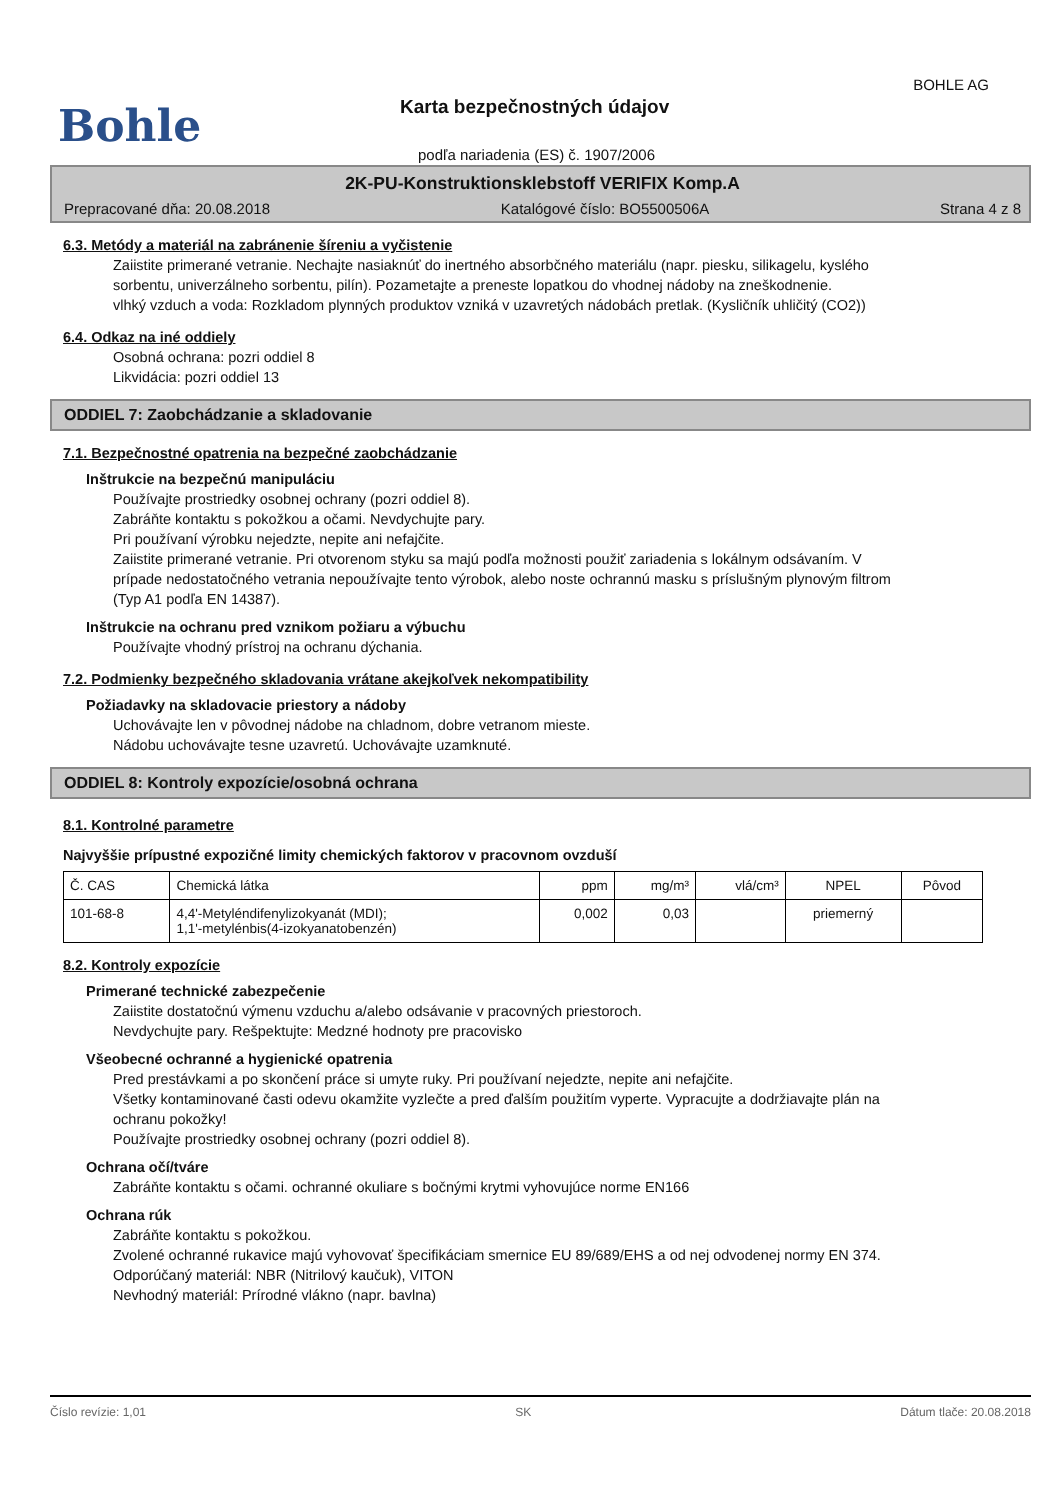BOHLE AG
Bohle Karta bezpečnostných údajov
podľa nariadenia (ES) č. 1907/2006
2K-PU-Konstruktionsklebstoff VERIFIX Komp.A
Prepracované dňa: 20.08.2018 Katalógové číslo: BO5500506A Strana 4 z 8
6.3. Metódy a materiál na zabránenie šíreniu a vyčistenie
Zaiistite primerané vetranie. Nechajte nasiaknúť do inertného absorbčného materiálu (napr. piesku, silikagelu, kyslého sorbentu, univerzálneho sorbentu, pilín). Pozametajte a preneste lopatkou do vhodnej nádoby na zneškodnenie.
vlhký vzduch a voda: Rozkladom plynných produktov vzniká v uzavretých nádobách pretlak. (Kysličník uhličitý (CO2))
6.4. Odkaz na iné oddiely
Osobná ochrana: pozri oddiel 8
Likvidácia: pozri oddiel 13
ODDIEL 7: Zaobchádzanie a skladovanie
7.1. Bezpečnostné opatrenia na bezpečné zaobchádzanie
Inštrukcie na bezpečnú manipuláciu
Používajte prostriedky osobnej ochrany (pozri oddiel 8).
Zabráňte kontaktu s pokožkou a očami. Nevdychujte pary.
Pri používaní výrobku nejedzte, nepite ani nefajčite.
Zaiistite primerané vetranie. Pri otvorenom styku sa majú podľa možnosti použiť zariadenia s lokálnym odsávaním. V prípade nedostatočného vetrania nepoužívajte tento výrobok, alebo noste ochrannú masku s príslušným plynovým filtrom (Typ A1 podľa EN 14387).
Inštrukcie na ochranu pred vznikom požiaru a výbuchu
Používajte vhodný prístroj na ochranu dýchania.
7.2. Podmienky bezpečného skladovania vrátane akejkoľvek nekompatibility
Požiadavky na skladovacie priestory a nádoby
Uchovávajte len v pôvodnej nádobe na chladnom, dobre vetranom mieste.
Nádobu uchovávajte tesne uzavretú. Uchovávajte uzamknuté.
ODDIEL 8: Kontroly expozície/osobná ochrana
8.1. Kontrolné parametre
Najvyššie prípustné expozičné limity chemických faktorov v pracovnom ovzduší
| Č. CAS | Chemická látka | ppm | mg/m³ | vlá/cm³ | NPEL | Pôvod |
| --- | --- | --- | --- | --- | --- | --- |
| 101-68-8 | 4,4'-Metyléndifenylizokyanát (MDI); 1,1'-metylénbis(4-izokyanatobenzén) | 0,002 | 0,03 | | priemerný | |
8.2. Kontroly expozície
Primerané technické zabezpečenie
Zaiistite dostatočnú výmenu vzduchu a/alebo odsávanie v pracovných priestoroch.
Nevdychujte pary. Rešpektujte: Medzné hodnoty pre pracovisko
Všeobecné ochranné a hygienické opatrenia
Pred prestávkami a po skončení práce si umyte ruky. Pri používaní nejedzte, nepite ani nefajčite.
Všetky kontaminované časti odevu okamžite vyzlečte a pred ďalším použitím vyperte. Vypracujte a dodržiavajte plán na ochranu pokožky!
Používajte prostriedky osobnej ochrany (pozri oddiel 8).
Ochrana očí/tváre
Zabráňte kontaktu s očami. ochranné okuliare s bočnými krytmi vyhovujúce norme EN166
Ochrana rúk
Zabráňte kontaktu s pokožkou.
Zvolené ochranné rukavice majú vyhovovať špecifikáciam smernice EU 89/689/EHS a od nej odvodenej normy EN 374.
Odporúčaný materiál: NBR (Nitrilový kaučuk), VITON
Nevhodný materiál: Prírodné vlákno (napr. bavlna)
Číslo revízie: 1,01 SK Dátum tlače: 20.08.2018